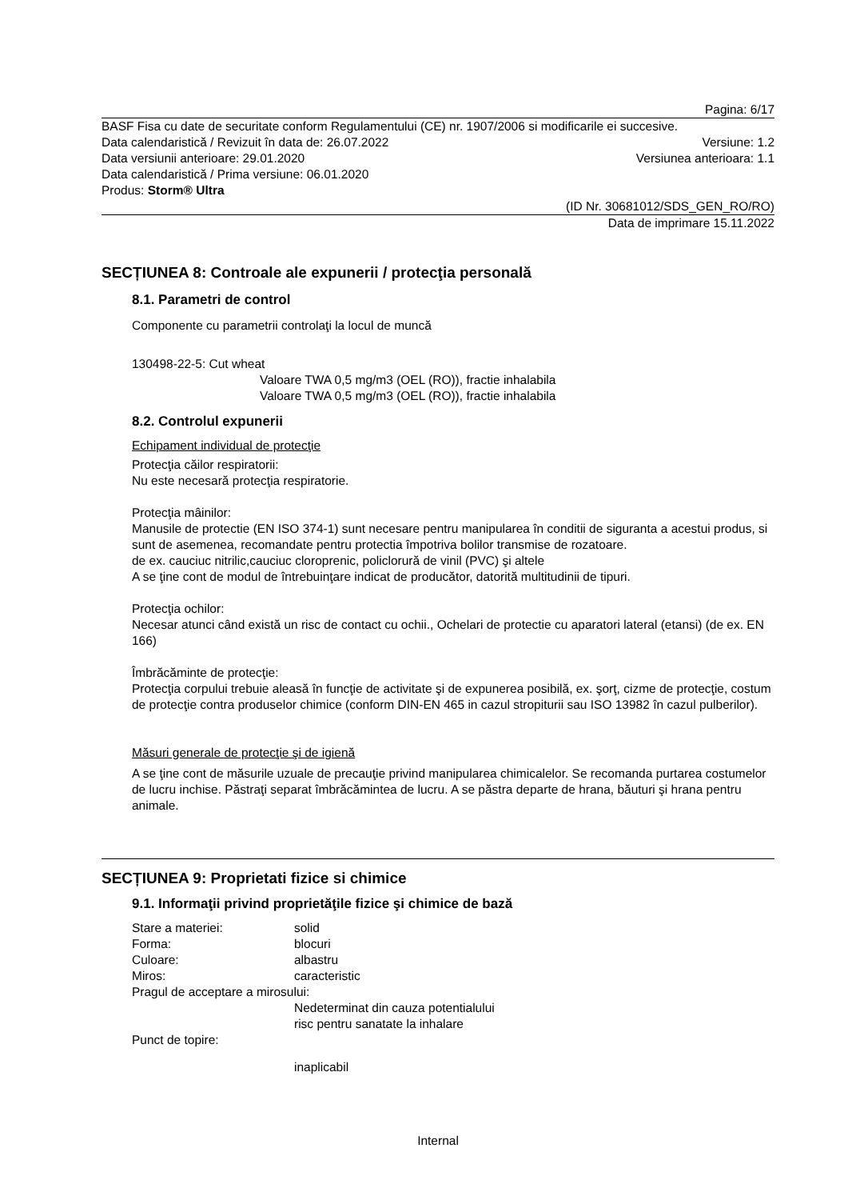Pagina: 6/17
BASF Fisa cu date de securitate conform Regulamentului (CE) nr. 1907/2006 si modificarile ei succesive.
Data calendaristică / Revizuit în data de: 26.07.2022 Versiune: 1.2
Data versiunii anterioare: 29.01.2020 Versiunea anterioara: 1.1
Data calendaristică / Prima versiune: 06.01.2020
Produs: Storm® Ultra
(ID Nr. 30681012/SDS_GEN_RO/RO)
Data de imprimare 15.11.2022
SECȚIUNEA 8: Controale ale expunerii / protecţia personală
8.1. Parametri de control
Componente cu parametrii controlaţi la locul de muncă
130498-22-5: Cut wheat
Valoare TWA 0,5 mg/m3 (OEL (RO)), fractie inhalabila
Valoare TWA 0,5 mg/m3 (OEL (RO)), fractie inhalabila
8.2. Controlul expunerii
Echipament individual de protecţie
Protecţia căilor respiratorii:
Nu este necesară protecţia respiratorie.
Protecţia mâinilor:
Manusile de protectie (EN ISO 374-1) sunt necesare pentru manipularea în conditii de siguranta a acestui produs, si sunt de asemenea, recomandate pentru protectia împotriva bolilor transmise de rozatoare.
de ex. cauciuc nitrilic,cauciuc cloroprenic, policlorură de vinil (PVC) şi altele
A se ţine cont de modul de întrebuinţare indicat de producător, datorită multitudinii de tipuri.
Protecţia ochilor:
Necesar atunci când există un risc de contact cu ochii., Ochelari de protectie cu aparatori lateral (etansi) (de ex. EN 166)
Îmbrăcăminte de protecţie:
Protecţia corpului trebuie aleasă în funcţie de activitate şi de expunerea posibilă, ex. şorţ, cizme de protecţie, costum de protecţie contra produselor chimice (conform DIN-EN 465 in cazul stropiturii sau ISO 13982 în cazul pulberilor).
Măsuri generale de protecţie şi de igienă
A se ţine cont de măsurile uzuale de precauţie privind manipularea chimicalelor. Se recomanda purtarea costumelor de lucru inchise. Păstraţi separat îmbrăcămintea de lucru. A se păstra departe de hrana, băuturi şi hrana pentru animale.
SECȚIUNEA 9: Proprietati fizice si chimice
9.1. Informaţii privind proprietăţile fizice şi chimice de bază
Stare a materiei: solid
Forma: blocuri
Culoare: albastru
Miros: caracteristic
Pragul de acceptare a mirosului:
Nedeterminat din cauza potentialului
risc pentru sanatate la inhalare
Punct de topire:
inaplicabil
Internal